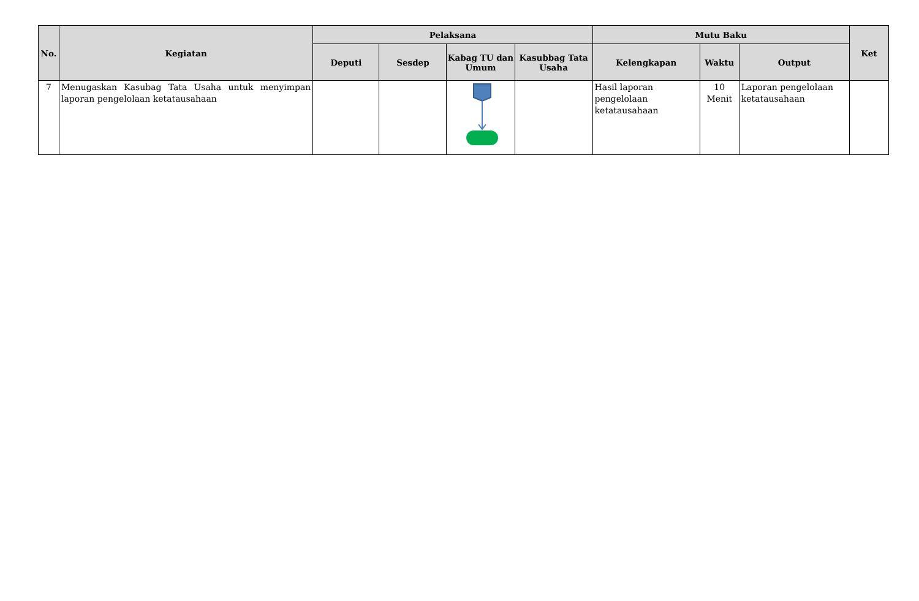| No. | Kegiatan | Pelaksana | | | | Mutu Baku | | | Ket |
| --- | --- | --- | --- | --- | --- | --- | --- | --- | --- |
| | | Deputi | Sesdep | Kabag TU dan Umum | Kasubbag Tata Usaha | Kelengkapan | Waktu | Output | |
| 7 | Menugaskan Kasubag Tata Usaha untuk menyimpan laporan pengelolaan ketatausahaan | | | | | Hasil laporan pengelolaan ketatausahaan | 10 Menit | Laporan pengelolaan ketatausahaan | |